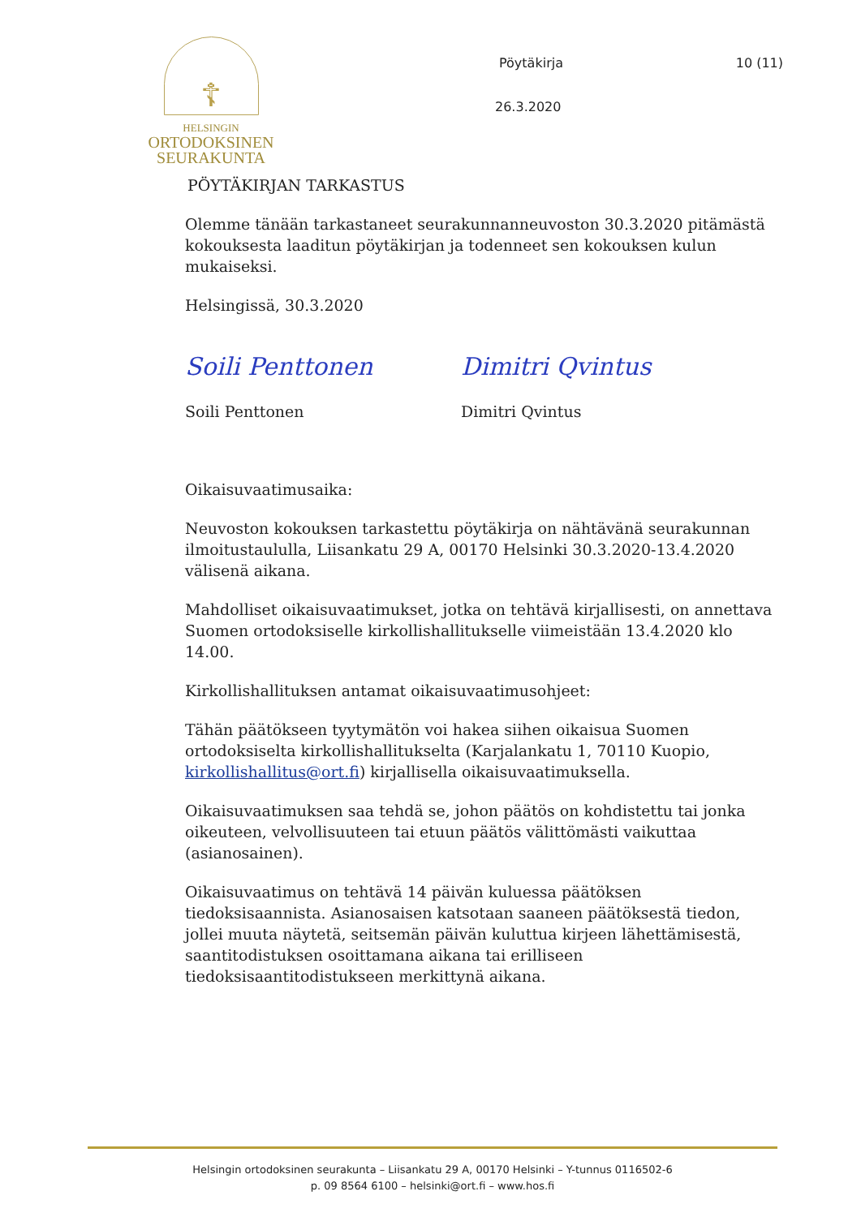☦
HELSINGIN
ORTODOKSINEN
SEURAKUNTA
Pöytäkirja 10 (11)
26.3.2020
PÖYTÄKIRJAN TARKASTUS
Olemme tänään tarkastaneet seurakunnanneuvoston 30.3.2020 pitämästä kokouksesta laaditun pöytäkirjan ja todenneet sen kokouksen kulun mukaiseksi.
Helsingissä, 30.3.2020
Soili Penttonen
Soili Penttonen
Dimitri Qvintus
Dimitri Qvintus
Oikaisuvaatimusaika:
Neuvoston kokouksen tarkastettu pöytäkirja on nähtävänä seurakunnan ilmoitustaululla, Liisankatu 29 A, 00170 Helsinki 30.3.2020-13.4.2020 välisenä aikana.
Mahdolliset oikaisuvaatimukset, jotka on tehtävä kirjallisesti, on annettava Suomen ortodoksiselle kirkollishallitukselle viimeistään 13.4.2020 klo 14.00.
Kirkollishallituksen antamat oikaisuvaatimusohjeet:
Tähän päätökseen tyytymätön voi hakea siihen oikaisua Suomen ortodoksiselta kirkollishallitukselta (Karjalankatu 1, 70110 Kuopio, kirkollishallitus@ort.fi) kirjallisella oikaisuvaatimuksella.
Oikaisuvaatimuksen saa tehdä se, johon päätös on kohdistettu tai jonka oikeuteen, velvollisuuteen tai etuun päätös välittömästi vaikuttaa (asianosainen).
Oikaisuvaatimus on tehtävä 14 päivän kuluessa päätöksen tiedoksisaannista. Asianosaisen katsotaan saaneen päätöksestä tiedon, jollei muuta näytetä, seitsemän päivän kuluttua kirjeen lähettämisestä, saantitodistuksen osoittamana aikana tai erilliseen tiedoksisaantitodistukseen merkittynä aikana.
Helsingin ortodoksinen seurakunta – Liisankatu 29 A, 00170 Helsinki – Y-tunnus 0116502-6
p. 09 8564 6100 – helsinki@ort.fi – www.hos.fi